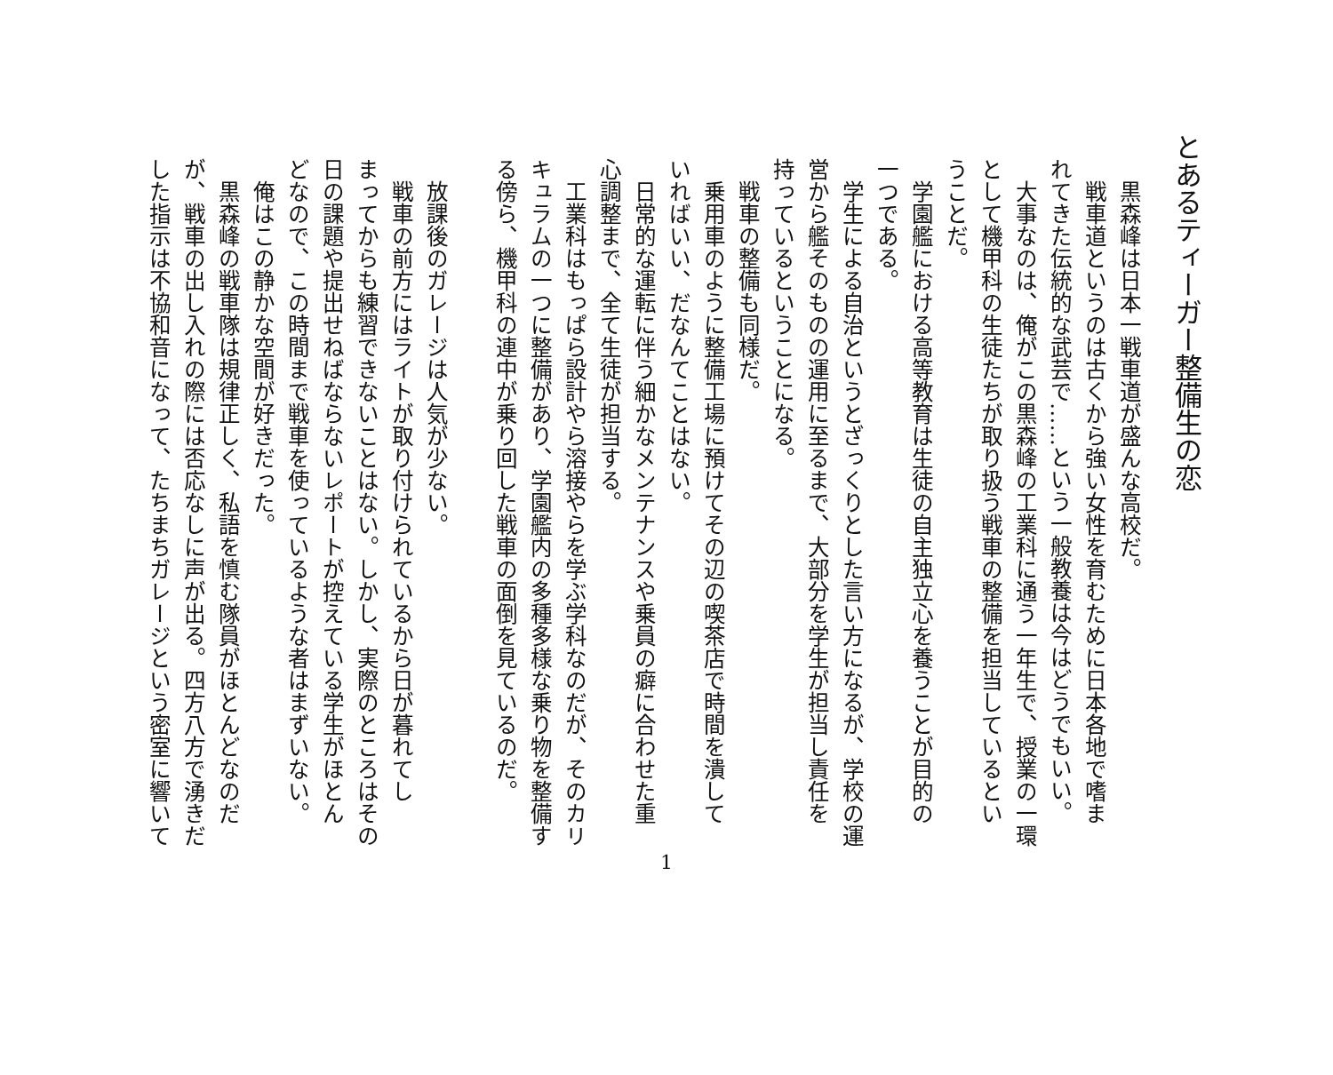とあるティーガー整備生の恋
　黒森峰は日本一戦車道が盛んな高校だ。
　戦車道というのは古くから強い女性を育むために日本各地で嗜ま
れてきた伝統的な武芸で……という一般教養は今はどうでもいい。
　大事なのは、俺がこの黒森峰の工業科に通う一年生で、授業の一環
として機甲科の生徒たちが取り扱う戦車の整備を担当しているとい
うことだ。
　学園艦における高等教育は生徒の自主独立心を養うことが目的の
一つである。
　学生による自治というとざっくりとした言い方になるが、学校の運
営から艦そのものの運用に至るまで、大部分を学生が担当し責任を
持っているということになる。
　戦車の整備も同様だ。
　乗用車のように整備工場に預けてその辺の喫茶店で時間を潰して
いればいい、だなんてことはない。
　日常的な運転に伴う細かなメンテナンスや乗員の癖に合わせた重
心調整まで、全て生徒が担当する。
　工業科はもっぱら設計やら溶接やらを学ぶ学科なのだが、そのカリ
キュラムの一つに整備があり、学園艦内の多種多様な乗り物を整備す
る傍ら、機甲科の連中が乗り回した戦車の面倒を見ているのだ。
　放課後のガレージは人気が少ない。
　戦車の前方にはライトが取り付けられているから日が暮れてし
まってからも練習できないことはない。しかし、実際のところはその
日の課題や提出せねばならないレポートが控えている学生がほとん
どなので、この時間まで戦車を使っているような者はまずいない。
　俺はこの静かな空間が好きだった。
　黒森峰の戦車隊は規律正しく、私語を慎む隊員がほとんどなのだ
が、戦車の出し入れの際には否応なしに声が出る。四方八方で湧きだ
した指示は不協和音になって、たちまちガレージという密室に響いて
1